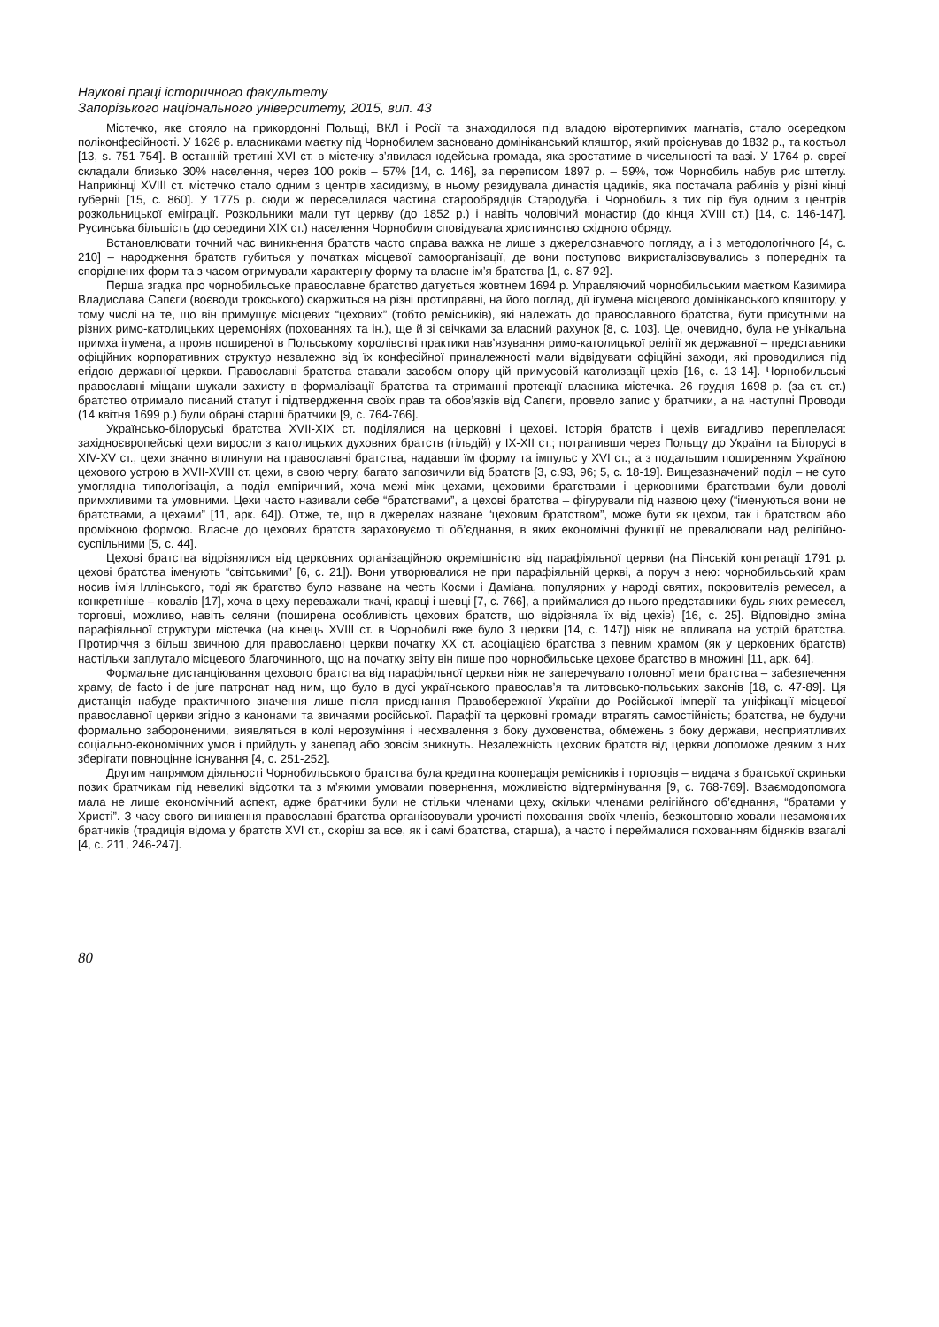Наукові праці історичного факультету
Запорізького національного університету, 2015, вип. 43
Містечко, яке стояло на прикордонні Польщі, ВКЛ і Росії та знаходилося під владою віротерпимих магнатів, стало осередком поліконфесійності. У 1626 р. власниками маєтку під Чорнобилем засновано домініканський кляштор, який проіснував до 1832 р., та костьол [13, s. 751-754]. В останній третині XVI ст. в містечку з’явилася юдейська громада, яка зростатиме в чисельності та вазі. У 1764 р. євреї складали близько 30% населення, через 100 років – 57% [14, с. 146], за переписом 1897 р. – 59%, тож Чорнобиль набув рис штетлу. Наприкінці XVIII ст. містечко стало одним з центрів хасидизму, в ньому резидувала династія цадиків, яка постачала рабинів у різні кінці губернії [15, с. 860]. У 1775 р. сюди ж переселилася частина старообрядців Стародуба, і Чорнобиль з тих пір був одним з центрів розкольницької еміграції. Розкольники мали тут церкву (до 1852 р.) і навіть чоловічий монастир (до кінця XVIII ст.) [14, с. 146-147]. Русинська більшість (до середини XIX ст.) населення Чорнобиля сповідувала християнство східного обряду.
Встановлювати точний час виникнення братств часто справа важка не лише з джерелознавчого погляду, а і з методологічного [4, с. 210] – народження братств губиться у початках місцевої самоорганізації, де вони поступово викристалізовувались з попередніх та споріднених форм та з часом отримували характерну форму та власне ім’я братства [1, с. 87-92].
Перша згадка про чорнобильське православне братство датується жовтнем 1694 р. Управляючий чорнобильським маєтком Казимира Владислава Сапєги (воєводи трокського) скаржиться на різні протиправні, на його погляд, дії ігумена місцевого домініканського кляштору, у тому числі на те, що він примушує місцевих “цехових” (тобто ремісників), які належать до православного братства, бути присутніми на різних римо-католицьких церемоніях (похованнях та ін.), ще й зі свічками за власний рахунок [8, с. 103]. Це, очевидно, була не унікальна примха ігумена, а прояв поширеної в Польському королівстві практики нав’язування римо-католицької релігії як державної – представники офіційних корпоративних структур незалежно від їх конфесійної приналежності мали відвідувати офіційні заходи, які проводилися під егідою державної церкви. Православні братства ставали засобом опору цій примусовій католизації цехів [16, с. 13-14]. Чорнобильські православні міщани шукали захисту в формалізації братства та отриманні протекції власника містечка. 26 грудня 1698 р. (за ст. ст.) братство отримало писаний статут і підтвердження своїх прав та обов’язків від Сапєги, провело запис у братчики, а на наступні Проводи (14 квітня 1699 р.) були обрані старші братчики [9, с. 764-766].
Українсько-білоруські братства XVII-XIX ст. поділялися на церковні і цехові. Історія братств і цехів вигадливо переплелася: західноєвропейські цехи виросли з католицьких духовних братств (гільдій) у IX-XII ст.; потрапивши через Польщу до України та Білорусі в XIV-XV ст., цехи значно вплинули на православні братства, надавши їм форму та імпульс у XVI ст.; а з подальшим поширенням Україною цехового устрою в XVII-XVIII ст. цехи, в свою чергу, багато запозичили від братств [3, с.93, 96; 5, с. 18-19]. Вищезазначений поділ – не суто умоглядна типологізація, а поділ емпіричний, хоча межі між цехами, цеховими братствами і церковними братствами були доволі примхливими та умовними. Цехи часто називали себе “братствами”, а цехові братства – фігурували під назвою цеху (“іменуються вони не братствами, а цехами” [11, арк. 64]). Отже, те, що в джерелах назване “цеховим братством”, може бути як цехом, так і братством або проміжною формою. Власне до цехових братств зараховуємо ті об’єднання, в яких економічні функції не превалювали над релігійно-суспільними [5, с. 44].
Цехові братства відрізнялися від церковних організаційною окремішністю від парафіяльної церкви (на Пінській конгрегації 1791 р. цехові братства іменують “світськими” [6, с. 21]). Вони утворювалися не при парафіяльній церкві, а поруч з нею: чорнобильський храм носив ім’я Іллінського, тоді як братство було назване на честь Косми і Даміана, популярних у народі святих, покровителів ремесел, а конкретніше – ковалів [17], хоча в цеху переважали ткачі, кравці і шевці [7, с. 766], а приймалися до нього представники будь-яких ремесел, торговці, можливо, навіть селяни (поширена особливість цехових братств, що відрізняла їх від цехів) [16, с. 25]. Відповідно зміна парафіяльної структури містечка (на кінець XVIII ст. в Чорнобилі вже було 3 церкви [14, с. 147]) ніяк не впливала на устрій братства. Протиріччя з більш звичною для православної церкви початку XX ст. асоціацією братства з певним храмом (як у церковних братств) настільки заплутало місцевого благочинного, що на початку звіту він пише про чорнобильське цехове братство в множині [11, арк. 64].
Формальне дистанціювання цехового братства від парафіяльної церкви ніяк не заперечувало головної мети братства – забезпечення храму, de facto і de jure патронат над ним, що було в дусі українського православ’я та литовсько-польських законів [18, с. 47-89]. Ця дистанція набуде практичного значення лише після приєднання Правобережної України до Російської імперії та уніфікації місцевої православної церкви згідно з канонами та звичаями російської. Парафії та церковні громади втратять самостійність; братства, не будучи формально забороненими, виявляться в колі нерозуміння і несхвалення з боку духовенства, обмежень з боку держави, несприятливих соціально-економічних умов і прийдуть у занепад або зовсім зникнуть. Незалежність цехових братств від церкви допоможе деяким з них зберігати повноцінне існування [4, с. 251-252].
Другим напрямом діяльності Чорнобильського братства була кредитна кооперація ремісників і торговців – видача з братської скриньки позик братчикам під невеликі відсотки та з м’якими умовами повернення, можливістю відтермінування [9, с. 768-769]. Взаємодопомога мала не лише економічний аспект, адже братчики були не стільки членами цеху, скільки членами релігійного об’єднання, “братами у Христі”. З часу свого виникнення православні братства організовували урочисті поховання своїх членів, безкоштовно ховали незаможних братчиків (традиція відома у братств XVI ст., скоріш за все, як і самі братства, старша), а часто і переймалися похованням бідняків взагалі [4, с. 211, 246-247].
80